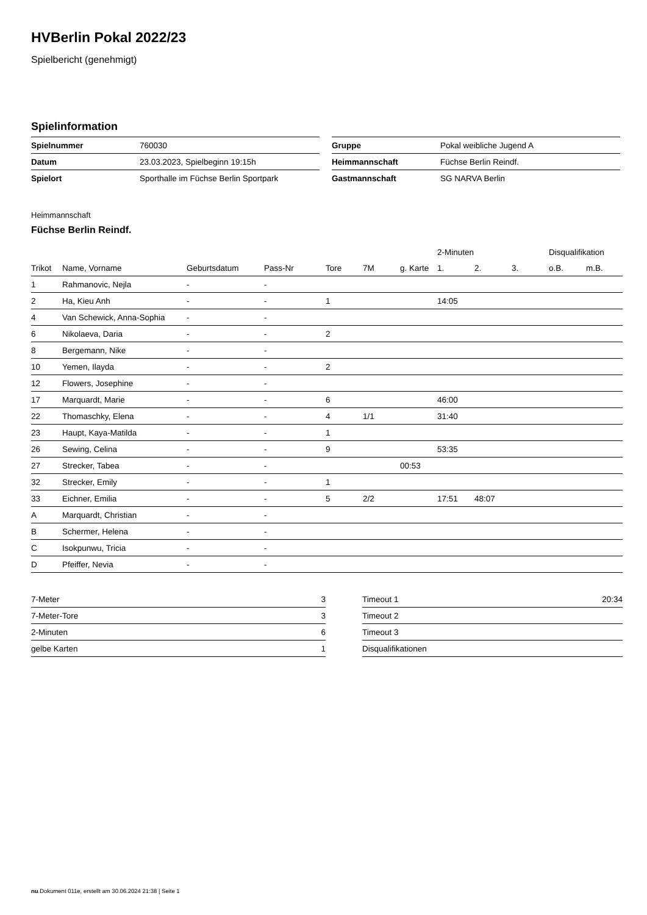HVBerlin Pokal 2022/23
Spielbericht (genehmigt)
Spielinformation
| Spielnummer | 760030 |
| Datum | 23.03.2023, Spielbeginn 19:15h |
| Spielort | Sporthalle im Füchse Berlin Sportpark |
| Gruppe | Pokal weibliche Jugend A |
| Heimmannschaft | Füchse Berlin Reindf. |
| Gastmannschaft | SG NARVA Berlin |
Heimmannschaft
Füchse Berlin Reindf.
| | | | | | | | 2-Minuten | | | Disqualifikation | |
| --- | --- | --- | --- | --- | --- | --- | --- | --- | --- | --- | --- |
| Trikot | Name, Vorname | Geburtsdatum | Pass-Nr | Tore | 7M | g. Karte | 1. | 2. | 3. | o.B. | m.B. |
| 1 | Rahmanovic, Nejla | - | - | | | | | | | | |
| 2 | Ha, Kieu Anh | - | - | 1 | | | 14:05 | | | | |
| 4 | Van Schewick, Anna-Sophia | - | - | | | | | | | | |
| 6 | Nikolaeva, Daria | - | - | 2 | | | | | | | |
| 8 | Bergemann, Nike | - | - | | | | | | | | |
| 10 | Yemen, Ilayda | - | - | 2 | | | | | | | |
| 12 | Flowers, Josephine | - | - | | | | | | | | |
| 17 | Marquardt, Marie | - | - | 6 | | | 46:00 | | | | |
| 22 | Thomaschky, Elena | - | - | 4 | 1/1 | | 31:40 | | | | |
| 23 | Haupt, Kaya-Matilda | - | - | 1 | | | | | | | |
| 26 | Sewing, Celina | - | - | 9 | | | 53:35 | | | | |
| 27 | Strecker, Tabea | - | - | | | 00:53 | | | | | |
| 32 | Strecker, Emily | - | - | 1 | | | | | | | |
| 33 | Eichner, Emilia | - | - | 5 | 2/2 | | 17:51 | 48:07 | | | |
| A | Marquardt, Christian | - | - | | | | | | | | |
| B | Schermer, Helena | - | - | | | | | | | | |
| C | Isokpunwu, Tricia | - | - | | | | | | | | |
| D | Pfeiffer, Nevia | - | - | | | | | | | | |
| 7-Meter | 3 |
| 7-Meter-Tore | 3 |
| 2-Minuten | 6 |
| gelbe Karten | 1 |
| Timeout 1 | 20:34 |
| Timeout 2 | |
| Timeout 3 | |
| Disqualifikationen | |
nu.Dokument 011e, erstellt am 30.06.2024 21:38 | Seite 1